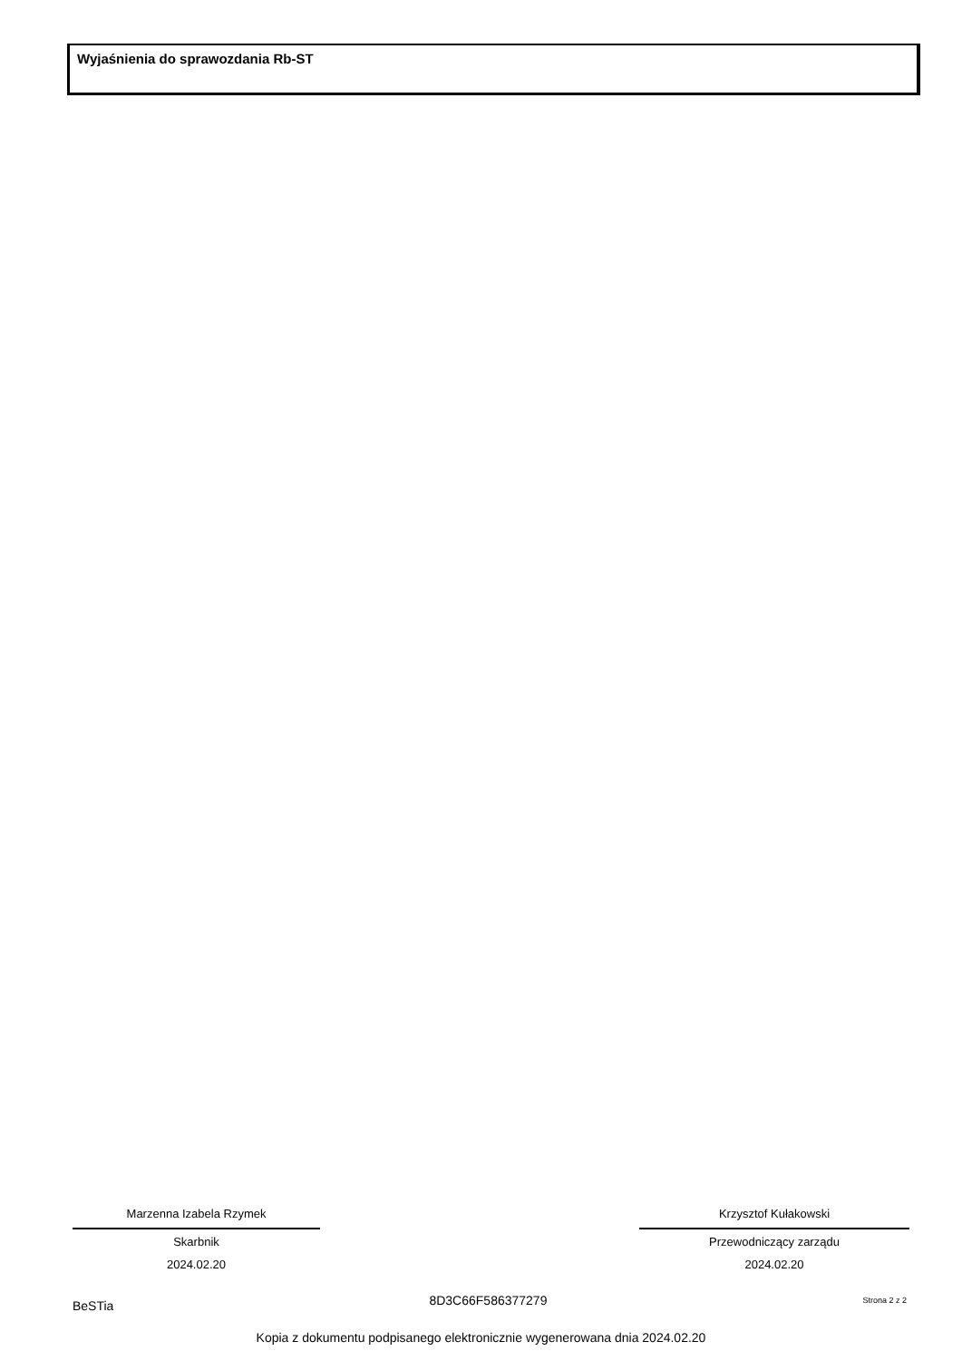Wyjaśnienia do sprawozdania Rb-ST
Marzenna Izabela Rzymek
Skarbnik
2024.02.20
Krzysztof Kułakowski
Przewodniczący zarządu
2024.02.20
BeSTia 8D3C66F586377279 Strona 2 z 2
Kopia z dokumentu podpisanego elektronicznie wygenerowana dnia 2024.02.20